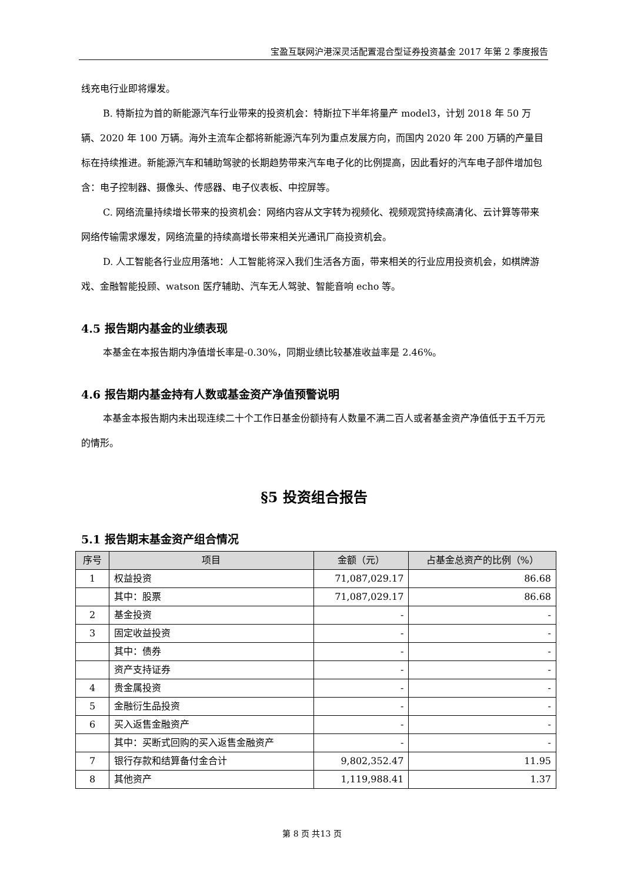宝盈互联网沪港深灵活配置混合型证券投资基金 2017 年第 2 季度报告
线充电行业即将爆发。
B. 特斯拉为首的新能源汽车行业带来的投资机会：特斯拉下半年将量产 model3，计划 2018 年 50 万辆、2020 年 100 万辆。海外主流车企都将新能源汽车列为重点发展方向，而国内 2020 年 200 万辆的产量目标在持续推进。新能源汽车和辅助驾驶的长期趋势带来汽车电子化的比例提高，因此看好的汽车电子部件增加包含：电子控制器、摄像头、传感器、电子仪表板、中控屏等。
C. 网络流量持续增长带来的投资机会：网络内容从文字转为视频化、视频观赏持续高清化、云计算等带来网络传输需求爆发，网络流量的持续高增长带来相关光通讯厂商投资机会。
D. 人工智能各行业应用落地：人工智能将深入我们生活各方面，带来相关的行业应用投资机会，如棋牌游戏、金融智能投顾、watson 医疗辅助、汽车无人驾驶、智能音响 echo 等。
4.5 报告期内基金的业绩表现
本基金在本报告期内净值增长率是-0.30%，同期业绩比较基准收益率是 2.46%。
4.6 报告期内基金持有人数或基金资产净值预警说明
本基金本报告期内未出现连续二十个工作日基金份额持有人数量不满二百人或者基金资产净值低于五千万元的情形。
§5 投资组合报告
5.1 报告期末基金资产组合情况
| 序号 | 项目 | 金额（元） | 占基金总资产的比例（%） |
| --- | --- | --- | --- |
| 1 | 权益投资 | 71,087,029.17 | 86.68 |
| | 其中：股票 | 71,087,029.17 | 86.68 |
| 2 | 基金投资 | - | - |
| 3 | 固定收益投资 | - | - |
| | 其中：债券 | - | - |
| | 资产支持证券 | - | - |
| 4 | 贵金属投资 | - | - |
| 5 | 金融衍生品投资 | - | - |
| 6 | 买入返售金融资产 | - | - |
| | 其中：买断式回购的买入返售金融资产 | - | - |
| 7 | 银行存款和结算备付金合计 | 9,802,352.47 | 11.95 |
| 8 | 其他资产 | 1,119,988.41 | 1.37 |
第 8 页 共13 页